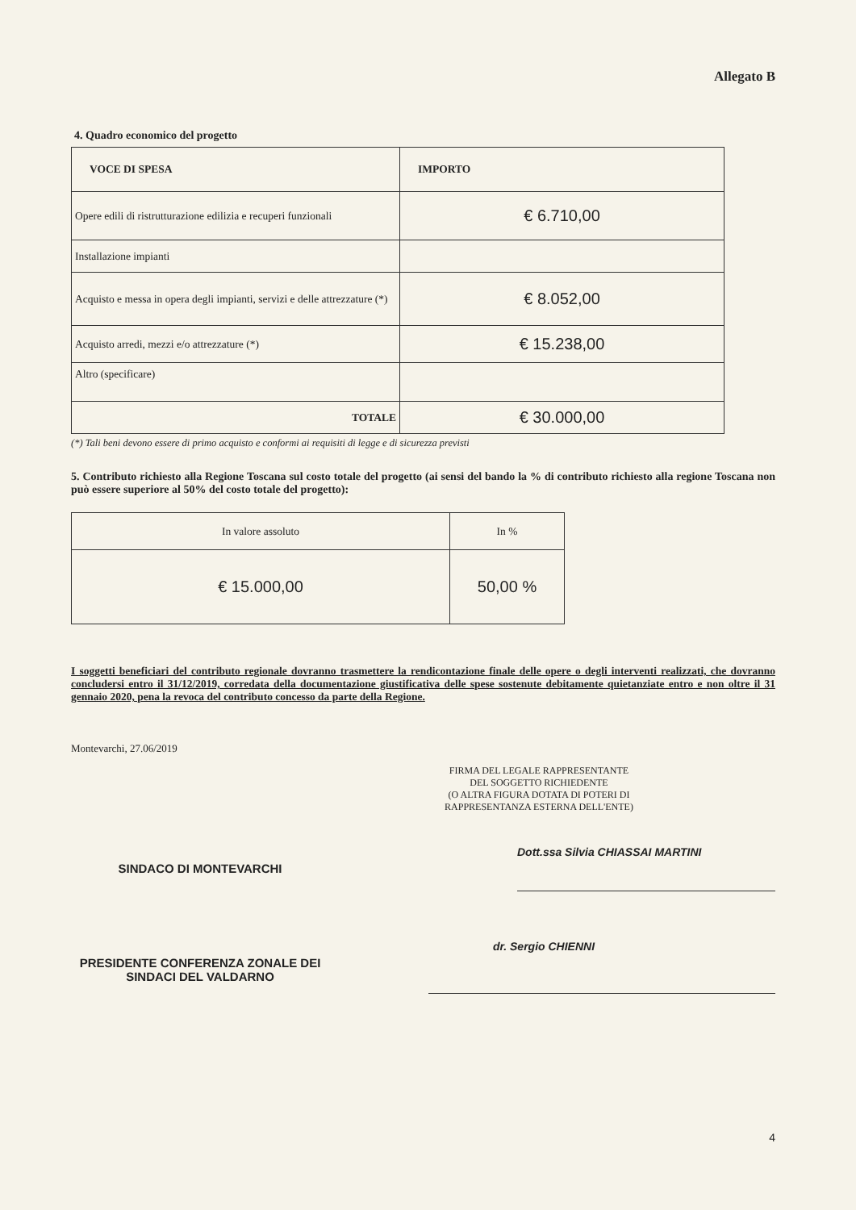Allegato B
4. Quadro economico del progetto
| VOCE DI SPESA | IMPORTO |
| --- | --- |
| Opere edili di ristrutturazione edilizia e recuperi funzionali | € 6.710,00 |
| Installazione impianti | |
| Acquisto e messa in opera degli impianti, servizi e delle attrezzature (*) | € 8.052,00 |
| Acquisto arredi, mezzi e/o attrezzature (*) | € 15.238,00 |
| Altro (specificare) | |
| TOTALE | € 30.000,00 |
(*) Tali beni devono essere di primo acquisto e conformi ai requisiti di legge e di sicurezza previsti
5. Contributo richiesto alla Regione Toscana sul costo totale del progetto (ai sensi del bando la % di contributo richiesto alla regione Toscana non può essere superiore al 50% del costo totale del progetto):
| In valore assoluto | In % |
| € 15.000,00 | 50,00 % |
I soggetti beneficiari del contributo regionale dovranno trasmettere la rendicontazione finale delle opere o degli interventi realizzati, che dovranno concludersi entro il 31/12/2019, corredata della documentazione giustificativa delle spese sostenute debitamente quietanziate entro e non oltre il 31 gennaio 2020, pena la revoca del contributo concesso da parte della Regione.
Montevarchi, 27.06/2019
FIRMA DEL LEGALE RAPPRESENTANTE
DEL SOGGETTO RICHIEDENTE
(O ALTRA FIGURA DOTATA DI POTERI DI
RAPPRESENTANZA ESTERNA DELL'ENTE)
SINDACO DI MONTEVARCHI
Dott.ssa Silvia CHIASSAI MARTINI
PRESIDENTE CONFERENZA ZONALE DEI SINDACI DEL VALDARNO
dr. Sergio CHIENNI
4